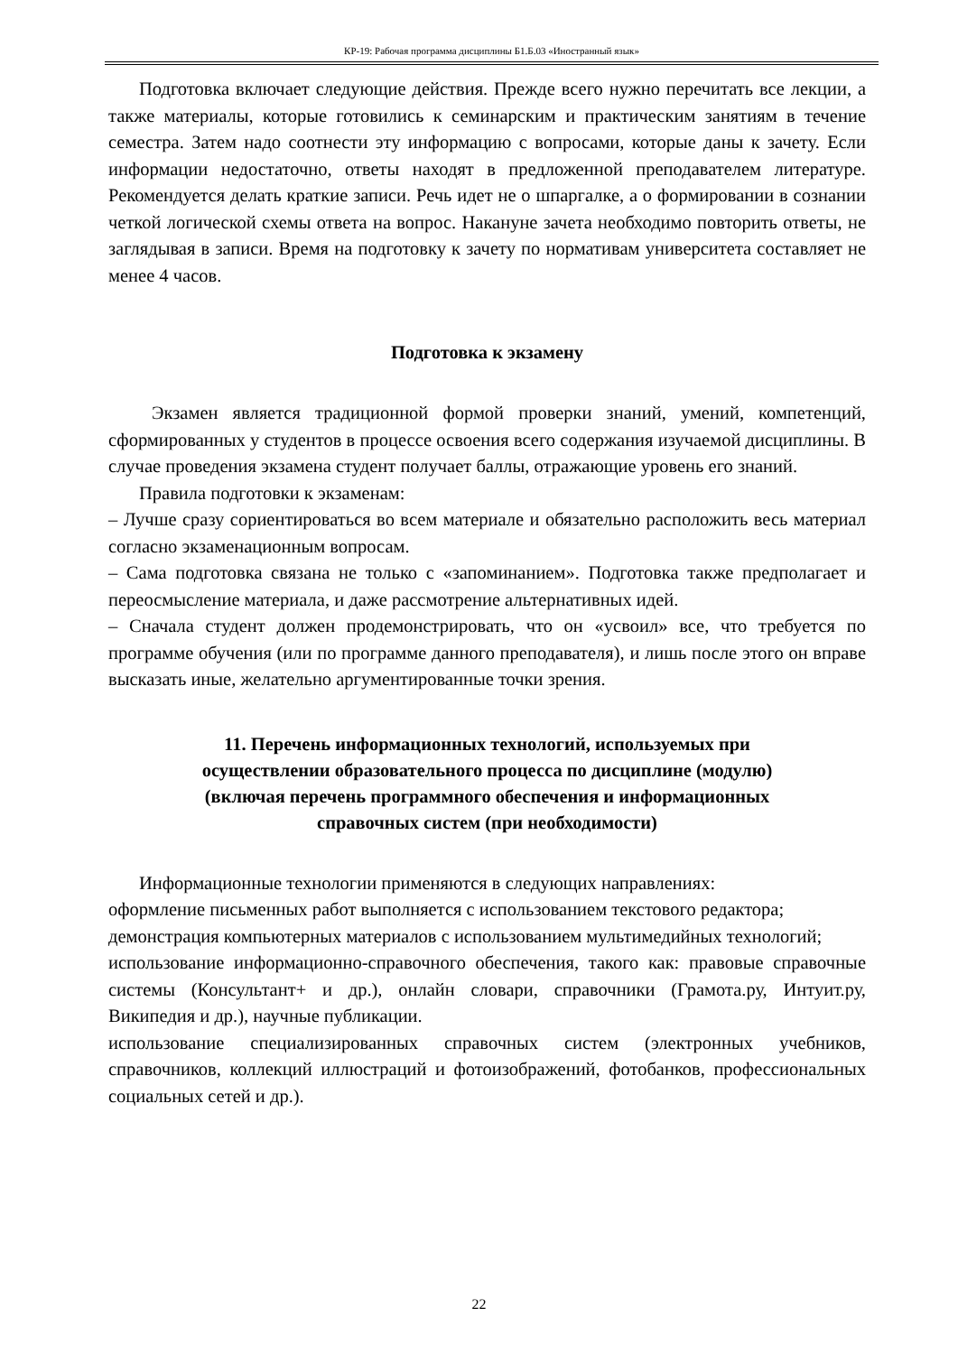КР-19: Рабочая программа дисциплины Б1.Б.03 «Иностранный язык»
Подготовка включает следующие действия. Прежде всего нужно перечитать все лекции, а также материалы, которые готовились к семинарским и практическим занятиям в течение семестра. Затем надо соотнести эту информацию с вопросами, которые даны к зачету. Если информации недостаточно, ответы находят в предложенной преподавателем литературе. Рекомендуется делать краткие записи. Речь идет не о шпаргалке, а о формировании в сознании четкой логической схемы ответа на вопрос. Накануне зачета необходимо повторить ответы, не заглядывая в записи. Время на подготовку к зачету по нормативам университета составляет не менее 4 часов.
Подготовка к экзамену
Экзамен является традиционной формой проверки знаний, умений, компетенций, сформированных у студентов в процессе освоения всего содержания изучаемой дисциплины. В случае проведения экзамена студент получает баллы, отражающие уровень его знаний.
Правила подготовки к экзаменам:
– Лучше сразу сориентироваться во всем материале и обязательно расположить весь материал согласно экзаменационным вопросам.
– Сама подготовка связана не только с «запоминанием». Подготовка также предполагает и переосмысление материала, и даже рассмотрение альтернативных идей.
– Сначала студент должен продемонстрировать, что он «усвоил» все, что требуется по программе обучения (или по программе данного преподавателя), и лишь после этого он вправе высказать иные, желательно аргументированные точки зрения.
11. Перечень информационных технологий, используемых при
осуществлении образовательного процесса по дисциплине (модулю)
(включая перечень программного обеспечения и информационных
справочных систем (при необходимости)
Информационные технологии применяются в следующих направлениях:
оформление письменных работ выполняется с использованием текстового редактора;
демонстрация компьютерных материалов с использованием мультимедийных технологий;
использование информационно-справочного обеспечения, такого как: правовые справочные системы (Консультант+ и др.), онлайн словари, справочники (Грамота.ру, Интуит.ру, Википедия и др.), научные публикации.
использование специализированных справочных систем (электронных учебников, справочников, коллекций иллюстраций и фотоизображений, фотобанков, профессиональных социальных сетей и др.).
22